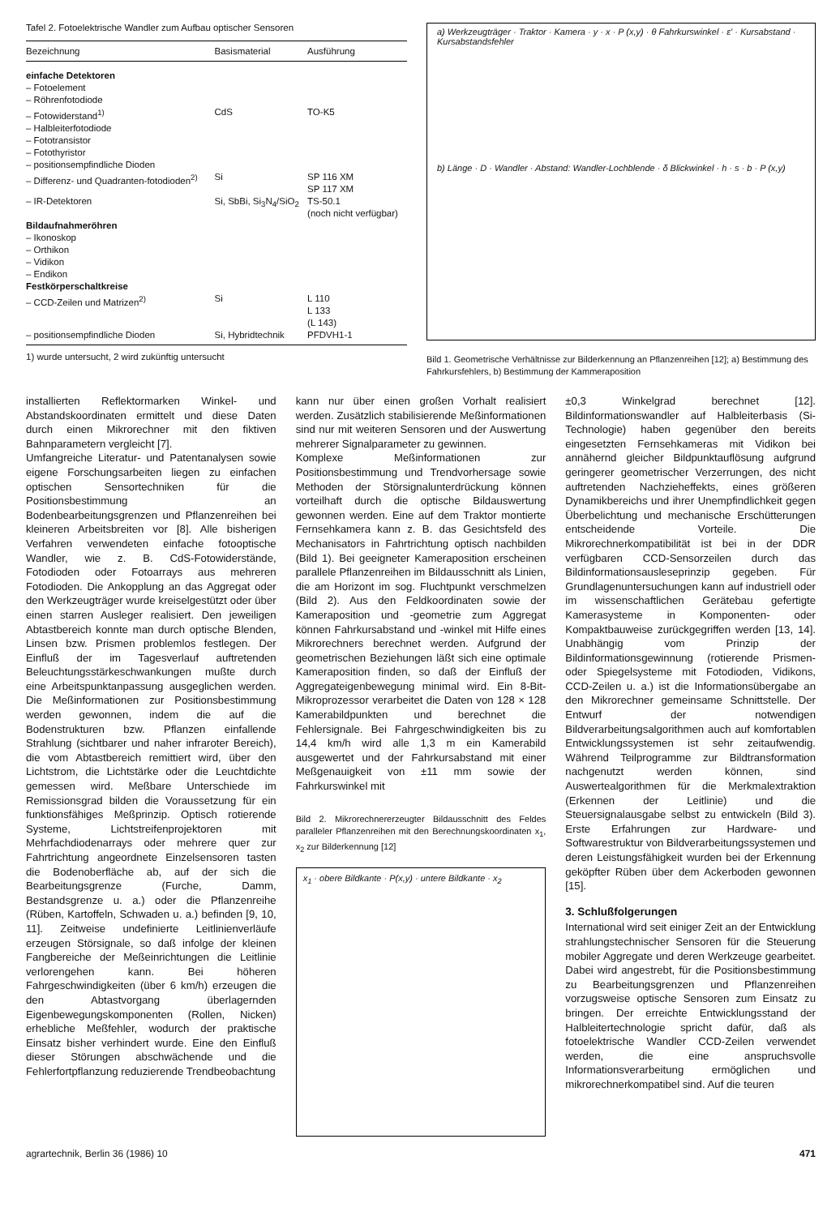Tafel 2. Fotoelektrische Wandler zum Aufbau optischer Sensoren
| Bezeichnung | Basismaterial | Ausführung |
| --- | --- | --- |
| einfache Detektoren | | |
| – Fotoelement | | |
| – Röhrenfotodiode | | |
| – Fotowiderstand<sup>1)</sup> | CdS | TO-K5 |
| – Halbleiterfotodiode | | |
| – Fototransistor | | |
| – Fotothyristor | | |
| – positionsempfindliche Dioden | | |
| – Differenz- und Quadranten-fotodioden<sup>2)</sup> | Si | SP 116 XM SP 117 XM |
| – IR-Detektoren | Si, SbBi, Si<sub>3</sub>N<sub>4</sub>/SiO<sub>2</sub> | TS-50.1 (noch nicht verfügbar) |
| Bildaufnahmeröhren | | |
| – Ikonoskop | | |
| – Orthikon | | |
| – Vidikon | | |
| – Endikon | | |
| Festkörperschaltkreise | | |
| – CCD-Zeilen und Matrizen<sup>2)</sup> | Si | L 110 L 133 (L 143) |
| – positionsempfindliche Dioden | Si, Hybridtechnik | PFDVH1-1 |
1) wurde untersucht, 2 wird zukünftig untersucht
a) Werkzeugträger · Traktor · Kamera · y · x · P (x,y) · θ Fahrkurswinkel · ε' · Kursabstand · Kursabstandsfehler
b) Länge · D · Wandler · Abstand: Wandler-Lochblende · δ Blickwinkel · h · s · b · P (x,y)
Bild 1. Geometrische Verhältnisse zur Bilderkennung an Pflanzenreihen [12]; a) Bestimmung des Fahrkursfehlers, b) Bestimmung der Kammeraposition
installierten Reflektormarken Winkel- und Abstandskoordinaten ermittelt und diese Daten durch einen Mikrorechner mit den fiktiven Bahnparametern vergleicht [7].
Umfangreiche Literatur- und Patentanalysen sowie eigene Forschungsarbeiten liegen zu einfachen optischen Sensortechniken für die Positionsbestimmung an Bodenbearbeitungsgrenzen und Pflanzenreihen bei kleineren Arbeitsbreiten vor [8]. Alle bisherigen Verfahren verwendeten einfache fotooptische Wandler, wie z. B. CdS-Fotowiderstände, Fotodioden oder Fotoarrays aus mehreren Fotodioden. Die Ankopplung an das Aggregat oder den Werkzeugträger wurde kreiselgestützt oder über einen starren Ausleger realisiert. Den jeweiligen Abtastbereich konnte man durch optische Blenden, Linsen bzw. Prismen problemlos festlegen. Der Einfluß der im Tagesverlauf auftretenden Beleuchtungsstärkeschwankungen mußte durch eine Arbeitspunktanpassung ausgeglichen werden. Die Meßinformationen zur Positionsbestimmung werden gewonnen, indem die auf die Bodenstrukturen bzw. Pflanzen einfallende Strahlung (sichtbarer und naher infraroter Bereich), die vom Abtastbereich remittiert wird, über den Lichtstrom, die Lichtstärke oder die Leuchtdichte gemessen wird. Meßbare Unterschiede im Remissionsgrad bilden die Voraussetzung für ein funktionsfähiges Meßprinzip. Optisch rotierende Systeme, Lichtstreifenprojektoren mit Mehrfachdiodenarrays oder mehrere quer zur Fahrtrichtung angeordnete Einzelsensoren tasten die Bodenoberfläche ab, auf der sich die Bearbeitungsgrenze (Furche, Damm, Bestandsgrenze u. a.) oder die Pflanzenreihe (Rüben, Kartoffeln, Schwaden u. a.) befinden [9, 10, 11]. Zeitweise undefinierte Leitlinienverläufe erzeugen Störsignale, so daß infolge der kleinen Fangbereiche der Meßeinrichtungen die Leitlinie verlorengehen kann. Bei höheren Fahrgeschwindigkeiten (über 6 km/h) erzeugen die den Abtastvorgang überlagernden Eigenbewegungskomponenten (Rollen, Nicken) erhebliche Meßfehler, wodurch der praktische Einsatz bisher verhindert wurde. Eine den Einfluß dieser Störungen abschwächende und die Fehlerfortpflanzung reduzierende Trendbeobachtung
kann nur über einen großen Vorhalt realisiert werden. Zusätzlich stabilisierende Meßinformationen sind nur mit weiteren Sensoren und der Auswertung mehrerer Signalparameter zu gewinnen.
Komplexe Meßinformationen zur Positionsbestimmung und Trendvorhersage sowie Methoden der Störsignalunterdrückung können vorteilhaft durch die optische Bildauswertung gewonnen werden. Eine auf dem Traktor montierte Fernsehkamera kann z. B. das Gesichtsfeld des Mechanisators in Fahrtrichtung optisch nachbilden (Bild 1). Bei geeigneter Kameraposition erscheinen parallele Pflanzenreihen im Bildausschnitt als Linien, die am Horizont im sog. Fluchtpunkt verschmelzen (Bild 2). Aus den Feldkoordinaten sowie der Kameraposition und -geometrie zum Aggregat können Fahrkursabstand und -winkel mit Hilfe eines Mikrorechners berechnet werden. Aufgrund der geometrischen Beziehungen läßt sich eine optimale Kameraposition finden, so daß der Einfluß der Aggregateigenbewegung minimal wird. Ein 8-Bit-Mikroprozessor verarbeitet die Daten von 128 × 128 Kamerabildpunkten und berechnet die Fehlersignale. Bei Fahrgeschwindigkeiten bis zu 14,4 km/h wird alle 1,3 m ein Kamerabild ausgewertet und der Fahrkursabstand mit einer Meßgenauigkeit von ±11 mm sowie der Fahrkurswinkel mit
Bild 2. Mikrorechnererzeugter Bildausschnitt des Feldes paralleler Pflanzenreihen mit den Berechnungskoordinaten x<sub>1</sub>, x<sub>2</sub> zur Bilderkennung [12]
x<sub>1</sub> · obere Bildkante · P(x,y) · untere Bildkante · x<sub>2</sub>
±0,3 Winkelgrad berechnet [12]. Bildinformationswandler auf Halbleiterbasis (Si-Technologie) haben gegenüber den bereits eingesetzten Fernsehkameras mit Vidikon bei annähernd gleicher Bildpunktauflösung aufgrund geringerer geometrischer Verzerrungen, des nicht auftretenden Nachzieheffekts, eines größeren Dynamikbereichs und ihrer Unempfindlichkeit gegen Überbelichtung und mechanische Erschütterungen entscheidende Vorteile. Die Mikrorechnerkompatibilität ist bei in der DDR verfügbaren CCD-Sensorzeilen durch das Bildinformationsausleseprinzip gegeben. Für Grundlagenuntersuchungen kann auf industriell oder im wissenschaftlichen Gerätebau gefertigte Kamerasysteme in Komponenten- oder Kompaktbauweise zurückgegriffen werden [13, 14]. Unabhängig vom Prinzip der Bildinformationsgewinnung (rotierende Prismen- oder Spiegelsysteme mit Fotodioden, Vidikons, CCD-Zeilen u. a.) ist die Informationsübergabe an den Mikrorechner gemeinsame Schnittstelle. Der Entwurf der notwendigen Bildverarbeitungsalgorithmen auch auf komfortablen Entwicklungssystemen ist sehr zeitaufwendig. Während Teilprogramme zur Bildtransformation nachgenutzt werden können, sind Auswertealgorithmen für die Merkmalextraktion (Erkennen der Leitlinie) und die Steuersignalausgabe selbst zu entwickeln (Bild 3). Erste Erfahrungen zur Hardware- und Softwarestruktur von Bildverarbeitungssystemen und deren Leistungsfähigkeit wurden bei der Erkennung geköpfter Rüben über dem Ackerboden gewonnen [15].
3. Schlußfolgerungen
International wird seit einiger Zeit an der Entwicklung strahlungstechnischer Sensoren für die Steuerung mobiler Aggregate und deren Werkzeuge gearbeitet. Dabei wird angestrebt, für die Positionsbestimmung zu Bearbeitungsgrenzen und Pflanzenreihen vorzugsweise optische Sensoren zum Einsatz zu bringen. Der erreichte Entwicklungsstand der Halbleitertechnologie spricht dafür, daß als fotoelektrische Wandler CCD-Zeilen verwendet werden, die eine anspruchsvolle Informationsverarbeitung ermöglichen und mikrorechnerkompatibel sind. Auf die teuren
agrartechnik, Berlin 36 (1986) 10 471